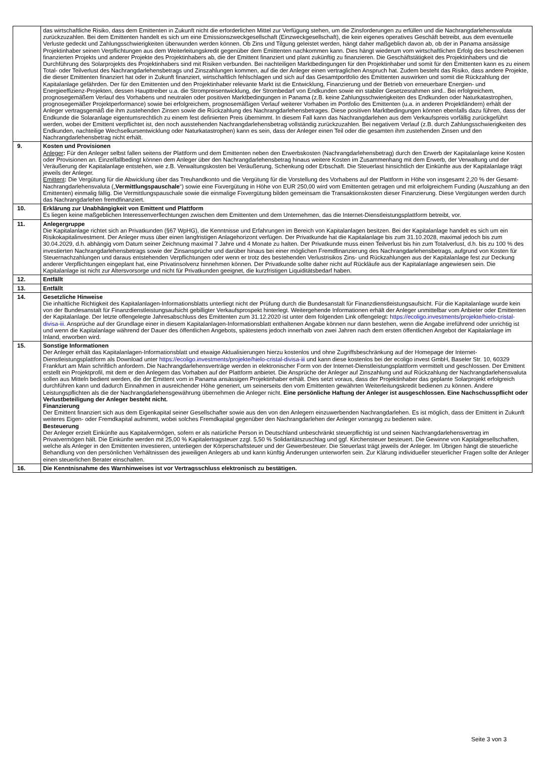| | das wirtschaftliche Risiko, dass dem Emittenten in Zukunft nicht die erforderlichen Mittel zur Verfügung stehen, um die Zinsforderungen zu erfüllen und die Nachrangdarlehensvaluta zurückzuzahlen. Bei dem Emittenten handelt es sich um eine Emissionszweckgesellschaft (Einzweckgesellschaft), die kein eigenes operatives Geschäft betreibt, aus dem eventuelle Verluste gedeckt und Zahlungsschwierigkeiten überwunden werden können. Ob Zins und Tilgung geleistet werden, hängt daher maßgeblich davon ab, ob der in Panama ansässige Projektinhaber seinen Verpflichtungen aus dem Weiterleitungskredit gegenüber dem Emittenten nachkommen kann. Dies hängt wiederum vom wirtschaftlichen Erfolg des beschriebenen finanzierten Projekts und anderer Projekte des Projektinhabers ab, die der Emittent finanziert und plant zukünftig zu finanzieren. Die Geschäftstätigkeit des Projektinhabers und die Durchführung des Solarprojekts des Projektinhabers sind mit Risiken verbunden. Bei nachteiligen Marktbedingungen für den Projektinhaber und somit für den Emittenten kann es zu einem Total- oder Teilverlust des Nachrangdarlehensbetrags und Zinszahlungen kommen, auf die der Anleger einen vertraglichen Anspruch hat. Zudem besteht das Risiko, dass andere Projekte, die dieser Emittenten finanziert hat oder in Zukunft finanziert, wirtschaftlich fehlschlagen und sich auf das Gesamtportfolio des Emittenten auswirken und somit die Rückzahlung der Kapitalanlage gefährden. Der für den Emittenten und den Projektinhaber relevante Markt ist die Entwicklung, Finanzierung und der Betrieb von erneuerbare Energien- und Energieeffizienz-Projekten, dessen Haupttreiber u.a. die Strompreisentwicklung, der Strombedarf von Endkunden sowie ein stabiler Gesetzesrahmen sind.. Bei erfolgreichem, prognosegemäßem Verlauf des Vorhabens und neutralen oder positiven Marktbedingungen in Panama (z.B. keine Zahlungsschwierigkeiten des Endkunden oder Naturkatastrophen, prognosegemäßer Projektperformance) sowie bei erfolgreichem, prognosemäßigen Verlauf weiterer Vorhaben im Portfolio des Emittenten (u.a. in anderen Projektländern) erhält der Anleger vertragsgemäß die ihm zustehenden Zinsen sowie die Rückzahlung des Nachrangdarlehensbetrages. Diese positiven Marktbedingungen können ebenfalls dazu führen, dass der Endkunde die Solaranlage eigentumsrechtlich zu einem fest definierten Preis übernimmt. In diesem Fall kann das Nachrangdarlehen aus dem Verkaufspreis vorfällig zurückgeführt werden, wobei der Emittent verpflichtet ist, den noch ausstehenden Nachrangdarlehensbetrag vollständig zurückzuzahlen. Bei negativem Verlauf (z.B. durch Zahlungsschwierigkeiten des Endkunden, nachteilige Wechselkursentwicklung oder Naturkatastrophen) kann es sein, dass der Anleger einen Teil oder die gesamten ihm zustehenden Zinsen und den Nachrangdarlehensbetrag nicht erhält. |
| 9. | Kosten und Provisionen Anleger : Für den Anleger selbst fallen seitens der Plattform und dem Emittenten neben den Erwerbskosten (Nachrangdarlehensbetrag) durch den Erwerb der Kapitalanlage keine Kosten oder Provisionen an. Einzelfallbedingt können dem Anleger über den Nachrangdarlehensbetrag hinaus weitere Kosten im Zusammenhang mit dem Erwerb, der Verwaltung und der Veräußerung der Kapitalanlage entstehen, wie z.B. Verwaltungskosten bei Veräußerung, Schenkung oder Erbschaft. Die Steuerlast hinsichtlich der Einkünfte aus der Kapitalanlage trägt jeweils der Anleger. Emittent : Die Vergütung für die Abwicklung über das Treuhandkonto und die Vergütung für die Vorstellung des Vorhabens auf der Plattform in Höhe von insgesamt 2,20 % der Gesamt-Nachrangdarlehensvaluta („ Vermittlungspauschale “) sowie eine Fixvergütung in Höhe von EUR 250,00 wird vom Emittenten getragen und mit erfolgreichem Funding (Auszahlung an den Emittenten) einmalig fällig. Die Vermittlungspauschale sowie die einmalige Fixvergütung bilden gemeinsam die Transaktionskosten dieser Finanzierung. Diese Vergütungen werden durch das Nachrangdarlehen fremdfinanziert. |
| 10. | Erklärung zur Unabhängigkeit von Emittent und Plattform Es liegen keine maßgeblichen Interessenverflechtungen zwischen dem Emittenten und dem Unternehmen, das die Internet-Dienstleistungsplattform betreibt, vor. |
| 11. | Anlegergruppe Die Kapitalanlage richtet sich an Privatkunden (§67 WpHG), die Kenntnisse und Erfahrungen im Bereich von Kapitalanlagen besitzen. Bei der Kapitalanlage handelt es sich um ein Risikokapitalinvestment. Der Anleger muss über einen langfristigen Anlagehorizont verfügen. Der Privatkunde hat die Kapitalanlage bis zum 31.10.2028, maximal jedoch bis zum 30.04.2029, d.h. abhängig vom Datum seiner Zeichnung maximal 7 Jahre und 4 Monate zu halten. Der Privatkunde muss einen Teilverlust bis hin zum Totalverlust, d.h. bis zu 100 % des investierten Nachrangdarlehensbetrags sowie der Zinsansprüche und darüber hinaus bei einer möglichen Fremdfinanzierung des Nachrangdarlehensbetrags, aufgrund von Kosten für Steuernachzahlungen und daraus entstehenden Verpflichtungen oder wenn er trotz des bestehenden Verlustrisikos Zins- und Rückzahlungen aus der Kapitalanlage fest zur Deckung anderer Verpflichtungen eingeplant hat, eine Privatinsolvenz hinnehmen können. Der Privatkunde sollte daher nicht auf Rückläufe aus der Kapitalanlage angewiesen sein. Die Kapitalanlage ist nicht zur Altersvorsorge und nicht für Privatkunden geeignet, die kurzfristigen Liquiditätsbedarf haben. |
| 12. | Entfällt |
| 13. | Entfällt |
| 14. | Gesetzliche Hinweise Die inhaltliche Richtigkeit des Kapitalanlagen-Informationsblatts unterliegt nicht der Prüfung durch die Bundesanstalt für Finanzdienstleistungsaufsicht. Für die Kapitalanlage wurde kein von der Bundesanstalt für Finanzdienstleistungsaufsicht gebilligter Verkaufsprospekt hinterlegt. Weitergehende Informationen erhält der Anleger unmittelbar vom Anbieter oder Emittenten der Kapitalanlage. Der letzte offengelegte Jahresabschluss des Emittenten zum 31.12.2020 ist unter dem folgenden Link offengelegt: https://ecoligo.investments/projekte/hielo-cristal-divisa-iii . Ansprüche auf der Grundlage einer in diesem Kapitalanlagen-Informationsblatt enthaltenen Angabe können nur dann bestehen, wenn die Angabe irreführend oder unrichtig ist und wenn die Kapitalanlage während der Dauer des öffentlichen Angebots, spätestens jedoch innerhalb von zwei Jahren nach dem ersten öffentlichen Angebot der Kapitalanlage im Inland, erworben wird. |
| 15. | Sonstige Informationen Der Anleger erhält das Kapitalanlagen-Informationsblatt und etwaige Aktualisierungen hierzu kostenlos und ohne Zugriffsbeschränkung auf der Homepage der Internet-Dienstleistungsplattform als Download unter https://ecoligo.investments/projekte/hielo-cristal-divisa-iii und kann diese kostenlos bei der ecoligo invest GmbH, Baseler Str. 10, 60329 Frankfurt am Main schriftlich anfordern. Die Nachrangdarlehensverträge werden in elektronischer Form von der Internet-Dienstleistungsplattform vermittelt und geschlossen. Der Emittent erstellt ein Projektprofil, mit dem er den Anlegern das Vorhaben auf der Plattform anbietet. Die Ansprüche der Anleger auf Zinszahlung und auf Rückzahlung der Nachrangdarlehensvaluta sollen aus Mitteln bedient werden, die der Emittent vom in Panama ansässigen Projektinhaber erhält. Dies setzt voraus, dass der Projektinhaber das geplante Solarprojekt erfolgreich durchführen kann und dadurch Einnahmen in ausreichender Höhe generiert, um seinerseits den vom Emittenten gewährten Weiterleitungskredit bedienen zu können. Andere Leistungspflichten als die der Nachrangdarlehensgewährung übernehmen die Anleger nicht. Eine persönliche Haftung der Anleger ist ausgeschlossen. Eine Nachschusspflicht oder Verlustbeteiligung der Anleger besteht nicht. Finanzierung Der Emittent finanziert sich aus dem Eigenkapital seiner Gesellschafter sowie aus den von den Anlegern einzuwerbenden Nachrangdarlehen. Es ist möglich, dass der Emittent in Zukunft weiteres Eigen- oder Fremdkapital aufnimmt, wobei solches Fremdkapital gegenüber den Nachrangdarlehen der Anleger vorrangig zu bedienen wäre. Besteuerung Der Anleger erzielt Einkünfte aus Kapitalvermögen, sofern er als natürliche Person in Deutschland unbeschränkt steuerpflichtig ist und seinen Nachrangdarlehensvertrag im Privatvermögen hält. Die Einkünfte werden mit 25,00 % Kapitalertragsteuer zzgl. 5,50 % Solidaritätszuschlag und ggf. Kirchensteuer besteuert. Die Gewinne von Kapitalgesellschaften, welche als Anleger in den Emittenten investieren, unterliegen der Körperschaftsteuer und der Gewerbesteuer. Die Steuerlast trägt jeweils der Anleger. Im Übrigen hängt die steuerliche Behandlung von den persönlichen Verhältnissen des jeweiligen Anlegers ab und kann künftig Änderungen unterworfen sein. Zur Klärung individueller steuerlicher Fragen sollte der Anleger einen steuerlichen Berater einschalten. |
| 16. | Die Kenntnisnahme des Warnhinweises ist vor Vertragsschluss elektronisch zu bestätigen. |
Seite 3 von 3